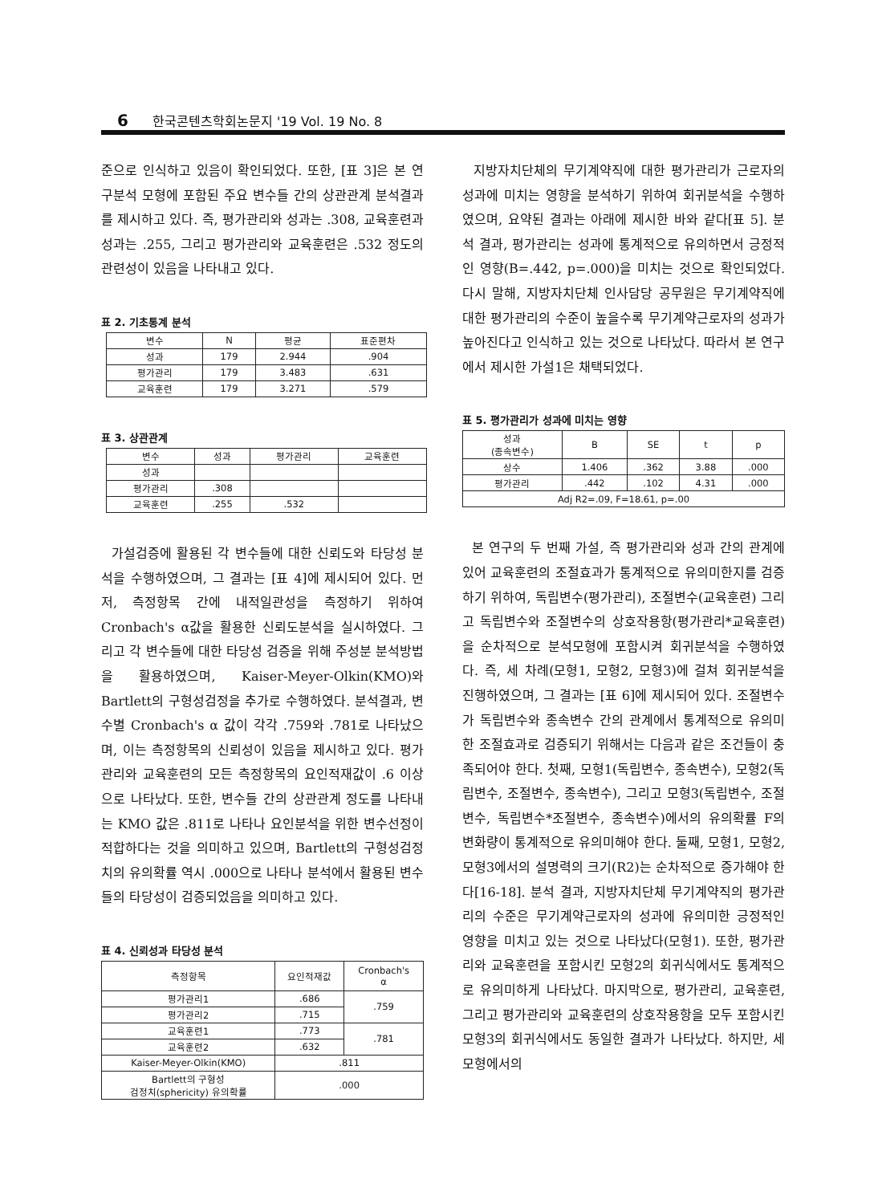6 한국콘텐츠학회논문지 '19 Vol. 19 No. 8
준으로 인식하고 있음이 확인되었다. 또한, [표 3]은 본 연구분석 모형에 포함된 주요 변수들 간의 상관관계 분석결과를 제시하고 있다. 즉, 평가관리와 성과는 .308, 교육훈련과 성과는 .255, 그리고 평가관리와 교육훈련은 .532 정도의 관련성이 있음을 나타내고 있다.
표 2. 기초통계 분석
| 변수 | N | 평균 | 표준편차 |
| --- | --- | --- | --- |
| 성과 | 179 | 2.944 | .904 |
| 평가관리 | 179 | 3.483 | .631 |
| 교육훈련 | 179 | 3.271 | .579 |
표 3. 상관관계
| 변수 | 성과 | 평가관리 | 교육훈련 |
| --- | --- | --- | --- |
| 성과 | | | |
| 평가관리 | .308 | | |
| 교육훈련 | .255 | .532 | |
가설검증에 활용된 각 변수들에 대한 신뢰도와 타당성 분석을 수행하였으며, 그 결과는 [표 4]에 제시되어 있다. 먼저, 측정항목 간에 내적일관성을 측정하기 위하여 Cronbach's α값을 활용한 신뢰도분석을 실시하였다. 그리고 각 변수들에 대한 타당성 검증을 위해 주성분 분석방법을 활용하였으며, Kaiser-Meyer-Olkin(KMO)와 Bartlett의 구형성검정을 추가로 수행하였다. 분석결과, 변수별 Cronbach's α 값이 각각 .759와 .781로 나타났으며, 이는 측정항목의 신뢰성이 있음을 제시하고 있다. 평가관리와 교육훈련의 모든 측정항목의 요인적재값이 .6 이상으로 나타났다. 또한, 변수들 간의 상관관계 정도를 나타내는 KMO 값은 .811로 나타나 요인분석을 위한 변수선정이 적합하다는 것을 의미하고 있으며, Bartlett의 구형성검정치의 유의확률 역시 .000으로 나타나 분석에서 활용된 변수들의 타당성이 검증되었음을 의미하고 있다.
표 4. 신뢰성과 타당성 분석
| 측정항목 | 요인적재값 | Cronbach's α |
| --- | --- | --- |
| 평가관리1 | .686 | .759 |
| 평가관리2 | .715 | |
| 교육훈련1 | .773 | .781 |
| 교육훈련2 | .632 | |
| Kaiser-Meyer-Olkin(KMO) | .811 | |
| Bartlett의 구형성 검정치(sphericity) 유의확률 | .000 | |
지방자치단체의 무기계약직에 대한 평가관리가 근로자의 성과에 미치는 영향을 분석하기 위하여 회귀분석을 수행하였으며, 요약된 결과는 아래에 제시한 바와 같다[표 5]. 분석 결과, 평가관리는 성과에 통계적으로 유의하면서 긍정적인 영향(B=.442, p=.000)을 미치는 것으로 확인되었다. 다시 말해, 지방자치단체 인사담당 공무원은 무기계약직에 대한 평가관리의 수준이 높을수록 무기계약근로자의 성과가 높아진다고 인식하고 있는 것으로 나타났다. 따라서 본 연구에서 제시한 가설1은 채택되었다.
표 5. 평가관리가 성과에 미치는 영향
| 성과 (종속변수) | B | SE | t | p |
| --- | --- | --- | --- | --- |
| 상수 | 1.406 | .362 | 3.88 | .000 |
| 평가관리 | .442 | .102 | 4.31 | .000 |
| Adj R2=.09, F=18.61, p=.00 | | | | |
본 연구의 두 번째 가설, 즉 평가관리와 성과 간의 관계에 있어 교육훈련의 조절효과가 통계적으로 유의미한지를 검증하기 위하여, 독립변수(평가관리), 조절변수(교육훈련) 그리고 독립변수와 조절변수의 상호작용항(평가관리*교육훈련)을 순차적으로 분석모형에 포함시켜 회귀분석을 수행하였다. 즉, 세 차례(모형1, 모형2, 모형3)에 걸쳐 회귀분석을 진행하였으며, 그 결과는 [표 6]에 제시되어 있다. 조절변수가 독립변수와 종속변수 간의 관계에서 통계적으로 유의미한 조절효과로 검증되기 위해서는 다음과 같은 조건들이 충족되어야 한다. 첫째, 모형1(독립변수, 종속변수), 모형2(독립변수, 조절변수, 종속변수), 그리고 모형3(독립변수, 조절변수, 독립변수*조절변수, 종속변수)에서의 유의확률 F의 변화량이 통계적으로 유의미해야 한다. 둘째, 모형1, 모형2, 모형3에서의 설명력의 크기(R2)는 순차적으로 증가해야 한다[16-18]. 분석 결과, 지방자치단체 무기계약직의 평가관리의 수준은 무기계약근로자의 성과에 유의미한 긍정적인 영향을 미치고 있는 것으로 나타났다(모형1). 또한, 평가관리와 교육훈련을 포함시킨 모형2의 회귀식에서도 통계적으로 유의미하게 나타났다. 마지막으로, 평가관리, 교육훈련, 그리고 평가관리와 교육훈련의 상호작용항을 모두 포함시킨 모형3의 회귀식에서도 동일한 결과가 나타났다. 하지만, 세 모형에서의